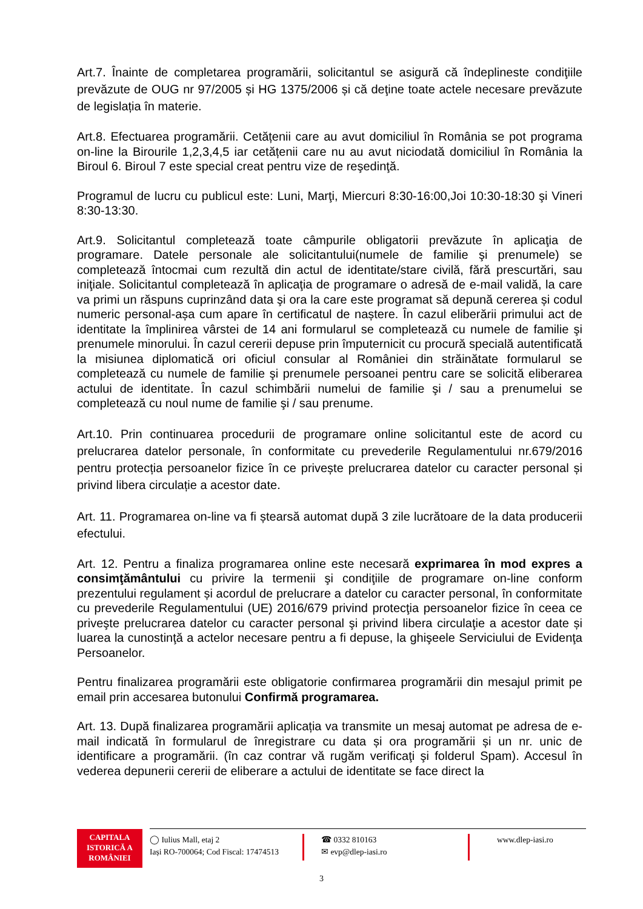Art.7. Înainte de completarea programării, solicitantul se asigură că îndeplineste condiţiile prevăzute de OUG nr 97/2005 și HG 1375/2006 și că deţine toate actele necesare prevăzute de legislația în materie.
Art.8. Efectuarea programării. Cetățenii care au avut domiciliul în România se pot programa on-line la Birourile 1,2,3,4,5 iar cetățenii care nu au avut niciodată domiciliul în România la Biroul 6. Biroul 7 este special creat pentru vize de reşedinţă.
Programul de lucru cu publicul este: Luni, Marţi, Miercuri 8:30-16:00,Joi 10:30-18:30 şi Vineri 8:30-13:30.
Art.9. Solicitantul completează toate câmpurile obligatorii prevăzute în aplicaţia de programare. Datele personale ale solicitantului(numele de familie şi prenumele) se completează întocmai cum rezultă din actul de identitate/stare civilă, fără prescurtări, sau iniţiale. Solicitantul completează în aplicaţia de programare o adresă de e-mail validă, la care va primi un răspuns cuprinzând data şi ora la care este programat să depună cererea și codul numeric personal-așa cum apare în certificatul de naștere. În cazul eliberării primului act de identitate la împlinirea vârstei de 14 ani formularul se completează cu numele de familie şi prenumele minorului. În cazul cererii depuse prin împuternicit cu procură specială autentificată la misiunea diplomatică ori oficiul consular al României din străinătate formularul se completează cu numele de familie şi prenumele persoanei pentru care se solicită eliberarea actului de identitate. În cazul schimbării numelui de familie şi / sau a prenumelui se completează cu noul nume de familie şi / sau prenume.
Art.10. Prin continuarea procedurii de programare online solicitantul este de acord cu prelucrarea datelor personale, în conformitate cu prevederile Regulamentului nr.679/2016 pentru protecția persoanelor fizice în ce privește prelucrarea datelor cu caracter personal și privind libera circulație a acestor date.
Art. 11. Programarea on-line va fi ștearsă automat după 3 zile lucrătoare de la data producerii efectului.
Art. 12. Pentru a finaliza programarea online este necesară exprimarea în mod expres a consimţământului cu privire la termenii şi condiţiile de programare on-line conform prezentului regulament și acordul de prelucrare a datelor cu caracter personal, în conformitate cu prevederile Regulamentului (UE) 2016/679 privind protecţia persoanelor fizice în ceea ce priveşte prelucrarea datelor cu caracter personal şi privind libera circulaţie a acestor date și luarea la cunostinţă a actelor necesare pentru a fi depuse, la ghişeele Serviciului de Evidenţa Persoanelor.
Pentru finalizarea programării este obligatorie confirmarea programării din mesajul primit pe email prin accesarea butonului Confirmă programarea.
Art. 13. După finalizarea programării aplicația va transmite un mesaj automat pe adresa de e-mail indicată în formularul de înregistrare cu data și ora programării și un nr. unic de identificare a programării. (în caz contrar vă rugăm verificaţi şi folderul Spam). Accesul în vederea depunerii cererii de eliberare a actului de identitate se face direct la
CAPITALA
ISTORICĂ A
ROMÂNIEI
◯ Iulius Mall, etaj 2
Iași RO-700064; Cod Fiscal: 17474513
☎ 0332 810163
✉ evp@dlep-iasi.ro
www.dlep-iasi.ro
3